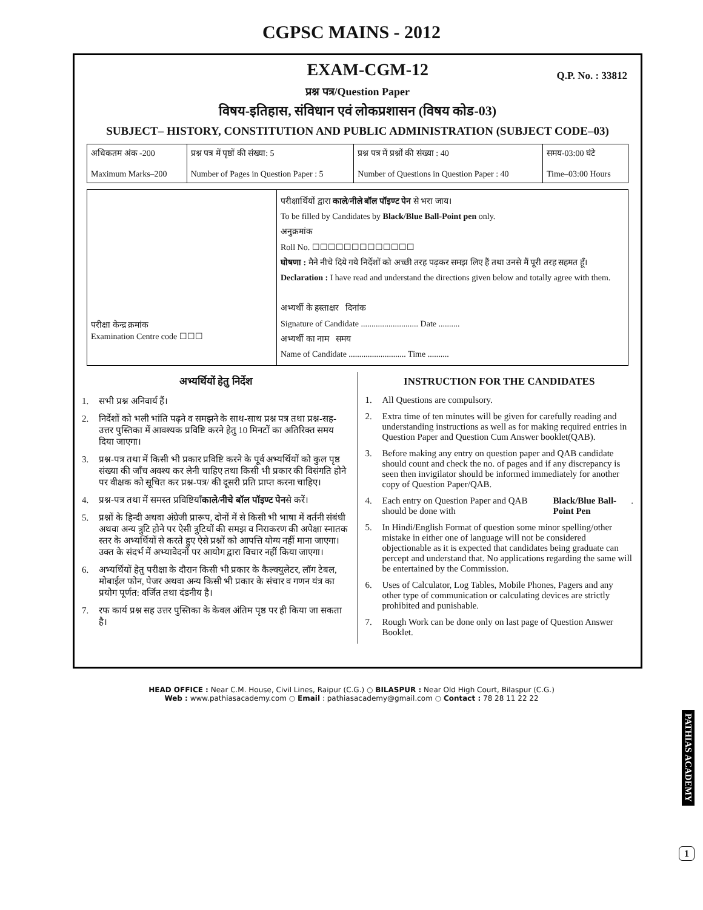CGPSC MAINS - 2012
EXAM-CGM-12
Q.P. No. : 33812
प्रश्न पत्र/Question Paper
विषय-इतिहास, संविधान एवं लोकप्रशासन (विषय कोड-03)
SUBJECT– HISTORY, CONSTITUTION AND PUBLIC ADMINISTRATION (SUBJECT CODE–03)
| अधिकतम अंक -200 Maximum Marks–200 | प्रश्न पत्र में पृष्ठों की संख्या: 5 Number of Pages in Question Paper : 5 | प्रश्न पत्र में प्रश्नों की संख्या : 40 Number of Questions in Question Paper : 40 | समय-03:00 घंटे Time–03:00 Hours |
| परीक्षा केन्द्र क्रमांक Examination Centre code ☐☐☐ | परीक्षार्थियों द्वारा काले/नीले बॉल पॉइण्ट पेन से भरा जाय। To be filled by Candidates by Black/Blue Ball-Point pen only. अनुक्रमांक Roll No. ☐☐☐☐☐☐☐☐☐☐☐☐☐ घोषणा : मैने नीचे दिये गये निर्देशों को अच्छी तरह पढ़कर समझ लिए हैं तथा उनसे मैं पूरी तरह सहमत हूँ। Declaration : I have read and understand the directions given below and totally agree with them. अभ्यर्थी के हस्ताक्षर दिनांक Signature of Candidate ........................... Date .......... अभ्यर्थी का नाम समय Name of Candidate ........................... Time .......... |
अभ्यर्थियों हेतु निर्देश
1. सभी प्रश्न अनिवार्य हैं।
2. निर्देशों को भली भांति पढ़ने व समझने के साथ-साथ प्रश्न पत्र तथा प्रश्न-सह-उत्तर पुस्तिका में आवश्यक प्रविष्टि करने हेतु 10 मिनटों का अतिरिक्त समय दिया जाएगा।
3. प्रश्न-पत्र तथा में किसी भी प्रकार प्रविष्टि करने के पूर्व अभ्यर्थियों को कुल पृष्ठ संख्या की जाँच अवश्य कर लेनी चाहिए तथा किसी भी प्रकार की विसंगति होने पर वीक्षक को सूचित कर प्रश्न-पत्र/ की दूसरी प्रति प्राप्त करना चाहिए।
4. प्रश्न-पत्र तथा में समस्त प्रविष्टियाँ काले/नीचे बॉल पॉइण्ट पेन से करें।
5. प्रश्नों के हिन्दी अथवा अंग्रेजी प्रारूप, दोनों में से किसी भी भाषा में वर्तनी संबंधी अथवा अन्य त्रुटि होने पर ऐसी त्रुटियों की समझ व निराकरण की अपेक्षा स्नातक स्तर के अभ्यर्थियों से करते हुए ऐसे प्रश्नों को आपत्ति योग्य नहीं माना जाएगा। उक्त के संदर्भ में अभ्यावेदनों पर आयोग द्वारा विचार नहीं किया जाएगा।
6. अभ्यर्थियों हेतु परीक्षा के दौरान किसी भी प्रकार के कैल्क्युलेटर, लॉग टेबल, मोबाईल फोन, पेजर अथवा अन्य किसी भी प्रकार के संचार व गणन यंत्र का प्रयोग पूर्णत: वर्जित तथा दंडनीय है।
7. रफ कार्य प्रश्न सह उत्तर पुस्तिका के केवल अंतिम पृष्ठ पर ही किया जा सकता है।
INSTRUCTION FOR THE CANDIDATES
1. All Questions are compulsory.
2. Extra time of ten minutes will be given for carefully reading and understanding instructions as well as for making required entries in Question Paper and Question Cum Answer booklet(QAB).
3. Before making any entry on question paper and QAB candidate should count and check the no. of pages and if any discrepancy is seen then invigilator should be informed immediately for another copy of Question Paper/QAB.
4. Each entry on Question Paper and QAB should be done with Black/Blue Ball-Point Pen .
5. In Hindi/English Format of question some minor spelling/other mistake in either one of language will not be considered objectionable as it is expected that candidates being graduate can percept and understand that. No applications regarding the same will be entertained by the Commission.
6. Uses of Calculator, Log Tables, Mobile Phones, Pagers and any other type of communication or calculating devices are strictly prohibited and punishable.
7. Rough Work can be done only on last page of Question Answer Booklet.
PATHIAS ACADEMY
1
HEAD OFFICE : Near C.M. House, Civil Lines, Raipur (C.G.) ○ BILASPUR : Near Old High Court, Bilaspur (C.G.)
Web : www.pathiasacademy.com ○ Email : pathiasacademy@gmail.com ○ Contact : 78 28 11 22 22